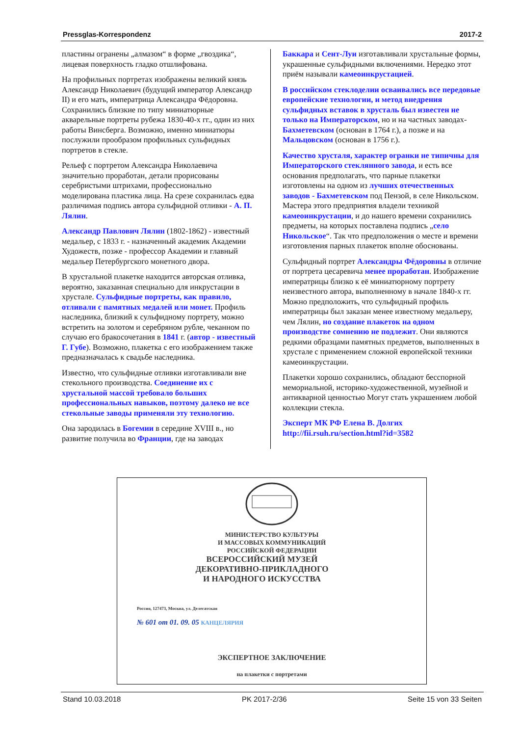Pressglas-Korrespondenz 2017-2
пластины огранены „алмазом“ в форме „гвоздика“, лицевая поверхность гладко отшлифована.
На профильных портретах изображены великий князь Александр Николаевич (будущий император Александр II) и его мать, императрица Александра Фёдоровна. Сохранились близкие по типу миниатюрные акварельные портреты рубежа 1830-40-х гг., один из них работы Винсберга. Возможно, именно миниатюры послужили прообразом профильных сульфидных портретов в стекле.
Рельеф с портретом Александра Николаевича значительно проработан, детали прорисованы серебристыми штрихами, профессионально моделирована пластика лица. На срезе сохранилась едва различимая подпись автора сульфидной отливки - А. П. Лялин.
Александр Павлович Лялин (1802-1862) - известный медальер, с 1833 г. - назначенный академик Академии Художеств, позже - профессор Академии и главный медальер Петербургского монетного двора.
В хрустальной плакетке находится авторская отливка, вероятно, заказанная специально для инкрустации в хрустале. Сульфидные портреты, как правило, отливали с памятных медалей или монет. Профиль наследника, близкий к сульфидному портрету, можно встретить на золотом и серебряном рубле, чеканном по случаю его бракосочетания в 1841 г. (автор - известный Г. Губе). Возможно, плакетка с его изображением также предназначалась к свадьбе наследника.
Известно, что сульфидные отливки изготавливали вне стекольного производства. Соединение их с хрустальной массой требовало больших профессиональных навыков, поэтому далеко не все стекольные заводы применяли эту технологию.
Она зародилась в Богемии в середине XVIII в., но развитие получила во Франции, где на заводах
Баккара и Сент-Луи изготавливали хрустальные формы, украшенные сульфидными включениями. Нередко этот приём называли камеоинкрустацией.
В российском стеклоделии осваивались все передовые европейские технологии, и метод внедрения сульфидных вставок в хрусталь был известен не только на Императорском, но и на частных заводах- Бахметевском (основан в 1764 г.), а позже и на Мальцовском (основан в 1756 г.).
Качество хрусталя, характер огранки не типичны для Императорского стеклянного завода, и есть все основания предполагать, что парные плакетки изготовлены на одном из лучших отечественных заводов - Бахметевском под Пензой, в селе Никольском. Мастера этого предприятия владели техникой камеоинкрустации, и до нашего времени сохранились предметы, на которых поставлена подпись „село Никольское“. Так что предположения о месте и времени изготовления парных плакеток вполне обоснованы.
Сульфидный портрет Александры Фёдоровны в отличие от портрета цесаревича менее проработан. Изображение императрицы близко к её миниатюрному портрету неизвестного автора, выполненному в начале 1840-х гг. Можно предположить, что сульфидный профиль императрицы был заказан менее известному медальеру, чем Лялин, но создание плакеток на одном производстве сомнению не подлежит. Они являются редкими образцами памятных предметов, выполненных в хрустале с применением сложной европейской техники камеоинкрустации.
Плакетки хорошо сохранились, обладают бесспорной мемориальной, историко-художественной, музейной и антикварной ценностью Могут стать украшением любой коллекции стекла.
Эксперт МК РФ Елена В. Долгих
http://fii.rsuh.ru/section.html?id=3582
МИНИСТЕРСТВО КУЛЬТУРЫ
И МАССОВЫХ КОММУНИКАЦИЙ
РОССИЙСКОЙ ФЕДЕРАЦИИ
ВСЕРОССИЙСКИЙ МУЗЕЙ
ДЕКОРАТИВНО-ПРИКЛАДНОГО
И НАРОДНОГО ИСКУССТВА
Россия, 127473, Москва, ул. Делегатская
№ 601 от 01. 09. 05 КАНЦЕЛЯРИЯ
ЭКСПЕРТНОЕ ЗАКЛЮЧЕНИЕ
на плакетки с портретами
Stand 10.03.2018 PK 2017-2/36 Seite 15 von 33 Seiten